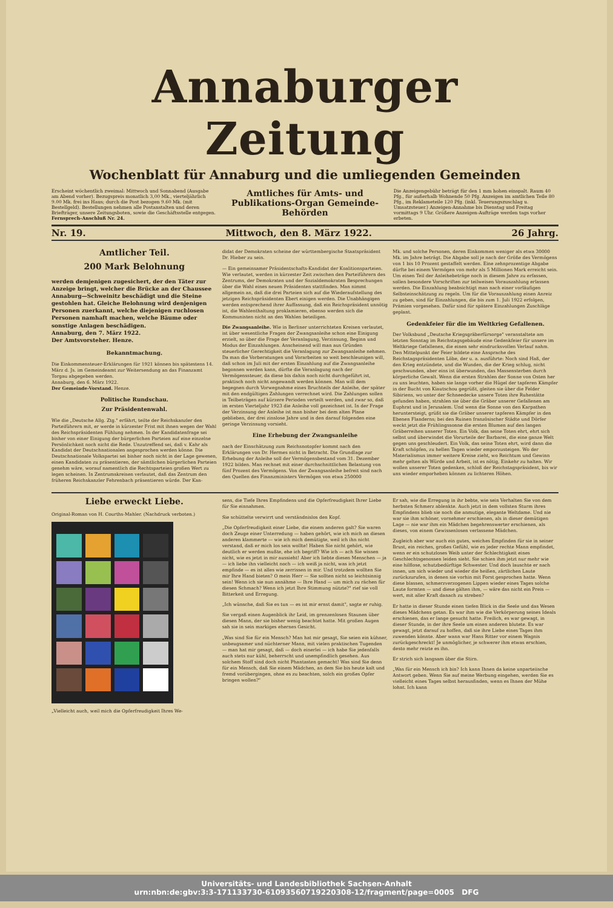Annaburger Zeitung
Wochenblatt für Annaburg und die umliegenden Gemeinden
Erscheint wöchentlich zweimal: Mittwoch und Sonnabend (Ausgabe am Abend vorher). Bezugspreis monatlich 3,00 Mk., vierteljährlich 9.00 Mk. frei ins Haus; durch die Post bezogen 9.60 Mk. (mit Bestellgeld). Bestellungen nehmen alle Postanstalten und deren Briefträger, unsere Zeitungsboten, sowie die Geschäftsstelle entgegen.
Fernsprech-Anschluß Nr. 24.
Amtliches für Amts- und
Publikations-Organ Gemeinde-Behörden
Die Anzeigengebühr beträgt für den 1 mm hohen einspalt. Raum 40 Pfg., für außerhalb Wohnende 50 Pfg. Anzeigen im amtlichen Teile 80 Pfg., im Reklameteile 120 Pfg. (inkl. Teuerungszuschlag u. Umsatzsteuer.) Anzeigen-Annahme bis Dienstag und Freitag vormittags 9 Uhr. Größere Anzeigen-Aufträge werden tags vorher erbeten.
Nr. 19. Mittwoch, den 8. März 1922. 26 Jahrg.
Amtlicher Teil.
200 Mark Belohnung
werden demjenigen zugesichert, der den Täter zur Anzeige bringt, welcher die Brücke an der Chaussee Annaburg—Schweinitz beschädigt und die Steine gestohlen hat. Gleiche Belohnung wird denjenigen Personen zuerkannt, welche diejenigen ruchlosen Personen namhaft machen, welche Bäume oder sonstige Anlagen beschädigen.
Annaburg, den 7. März 1922.
Der Amtsvorsteher. Henze.
Bekanntmachung.
Die Einkommensteuer-Erklärungen für 1921 können bis spätestens 14. März d. Js. im Gemeindeamt zur Weitersendung an das Finanzamt Torgau abgegeben werden.
Annaburg, den 6. März 1922.
Der Gemeinde-Vorstand. Henze.
Politische Rundschau.
Zur Präsidentenwahl.
Wie die „Deutsche Allg. Ztg." erfährt, teilte der Reichskanzler den Parteiführern mit, er werde in kürzester Frist mit ihnen wegen der Wahl des Reichspräsidenten Fühlung nehmen. In der Kandidatenfrage sei bisher von einer Einigung der bürgerlichen Parteien auf eine einzelne Persönlichkeit noch nicht die Rede. Unzutreffend sei, daß v. Kahr als Kandidat der Deutschnationalen angesprochen werden könne. Die Deutschnationale Volkspartei sei bisher noch nicht in der Lage gewesen, einen Kandidaten zu präsentieren, der sämtlichen bürgerlichen Parteien genehm wäre, worauf namentlich die Rechtsparteien großen Wert zu legen scheinen. In Zentrumskreisen verlautet, daß das Zentrum den früheren Reichskanzler Fehrenbach präsentieren würde. Der Kan-
didat der Demokraten scheine der württembergische Staatspräsident Dr. Hieber zu sein.
— Ein gemeinsamer Präsidentschafts-Kandidat der Koalitionsparteien. Wie verlautet, werden in kürzester Zeit zwischen den Parteiführern des Zentrums, der Demokraten und der Sozialdemokraten Besprechungen über die Wahl eines neuen Präsidenten stattfinden. Man nimmt allgemein an, daß die drei Parteien sich auf die Wiederaufstellung des jetzigen Reichspräsidenten Ebert einigen werden. Die Unabhängigen werden entsprechend ihrer Auffassung, daß ein Reichspräsident unnötig ist, die Wahlenthaltung proklamieren, ebenso werden sich die Kommunisten nicht an den Wahlen beteiligen.
Die Zwangsanleihe. Wie in Berliner unterrichteten Kreisen verlautet, ist über wesentliche Fragen der Zwangsanleihe schon eine Einigung erzielt, so über die Frage der Veranlagung, Verzinsung, Beginn und Modus der Einzahlungen. Anscheinend will man aus Gründen steuerlicher Gerechtigkeit die Veranlagung zur Zwangsanleihe nehmen. Da man die Vorberatungen und Vorarbeiten so weit beschleunigen will, daß schon im Juli mit der ersten Einzahlung auf die Zwangsanleihe begonnen werden kann, dürfte die Veranlagung nach der Vermögenssteuer, da diese bis dahin noch nicht durchgeführt ist, praktisch noch nicht angewandt werden können. Man will dem begegnen durch Vorwegnahme eines Bruchteils der Anleihe, der später mit den endgültigen Zahlungen verrechnet wird. Die Zahlungen sollen in Teilbeträgen auf kürzere Perioden verteilt werden, und zwar so, daß im ersten Vierteljahr 1923 die Anleihe voll gezeichnet ist. In der Frage der Verzinsung der Anleihe ist man bisher bei dem alten Plane geblieben, der drei zinslose Jahre und in den darauf folgenden eine geringe Verzinsung vorsieht.
Eine Erhebung der Zwangsanleihe
nach der Einschätzung zum Reichsnotopfer kommt nach den Erklärungen von Dr. Hermes nicht in Betracht. Die Grundlage zur Erhebung der Anleihe soll der Vermögensbestand vom 31. Dezember 1922 bilden. Man rechnet mit einer durchschnittlichen Belastung von fünf Prozent des Vermögens. Von der Zwangsanleihe befreit sind nach den Quellen des Finanzministers Vermögen von etwa 250000
Mk. und solche Personen, deren Einkommen weniger als etwa 30000 Mk. im Jahre beträgt. Die Abgabe soll je nach der Größe des Vermögens von 1 bis 10 Prozent gestaffelt werden. Eine zehnprozentige Abgabe dürfte bei einem Vermögen von mehr als 5 Millionen Mark erreicht sein. Um einen Teil der Anleihebeträge noch in diesem Jahre zu erfassen, sollen besondere Vorschriften zur teilweisen Vorauszahlung erlassen werden. Die Einzahlung beabsichtigt man nach einer vorläufigen Selbsteinschätzung zu regeln. Um für die Vorauszahlung einen Anreiz zu geben, sind für Einzahlungen, die bis zum 1. Juli 1922 erfolgen, Prämien vorgesehen. Dafür sind für spätere Einzahlungen Zuschläge geplant.
Gedenkfeier für die im Weltkrieg Gefallenen.
Der Volksbund „Deutsche Kriegsgräberfürsorge" veranstaltete am letzten Sonntag im Reichstagsgebäude eine Gedenkfeier für unsere im Weltkriege Gefallenen, die einen sehr eindrucksvollen Verlauf nahm. Den Mittelpunkt der Feier bildete eine Ansprache des Reichstagspräsidenten Löbe, der u. a. ausführte: Noch sind Haß, der den Krieg entzündete, und die Wunden, die der Krieg schlug, nicht geschwunden, aber eins ist überwunden, das Massensterben durch körperliche Gewalt. Wenn die ersten Strahlen der Sonne von Osten her zu uns leuchten, haben sie lange vorher die Hügel der tapferen Kämpfer in der Bucht von Kiautschou gegrüßt, gleiten sie über die Felder Sibiriens, wo unter der Schneedecke unsere Toten ihre Ruhestätte gefunden haben, strahlen sie über die Gräber unserer Gefallenen am Euphrat und in Jerusalem. Und wenn die Sonne von den Karpathen heruntersteigt, grüßt sie die Gräber unserer tapferen Kämpfer in den Ebenen Flanderns; bei den Ruinen französischer Städte und Dörfer weckt jetzt die Frühlingssonne die ersten Blumen auf den langen Gräberreihen unserer Toten. Ein Volk, das seine Toten ehrt, ehrt sich selbst und überwindet die Vorurteile der Barbarei, die eine ganze Welt gegen uns geschleudert. Ein Volk, das seine Toten ehrt, wird dann die Kraft schöpfen, zu hellen Tagen wieder emporzusteigen. Wo der Materialismus immer weitere Kreise zieht, wo Reichtum und Gewinn mehr gelten als Würde und Arbeit, ist es nötig, Einkehr zu halten. Wir wollen unserer Toten gedenken, schloß der Reichstagspräsident, bis wir uns wieder emporheben können zu lichteren Höhen.
Liebe erweckt Liebe.
Original-Roman von H. Courths-Mahler. (Nachdruck verboten.)
„Vielleicht auch, weil mich die Opferfreudigkeit Ihres We-
sens, die Tiefe Ihres Empfindens und die Opferfreudigkeit Ihrer Liebe für Sie einnahmen.
Sie schüttelte verwirrt und verständnislos den Kopf.
„Die Opferfreudigkeit einer Liebe, die einem anderen galt? Sie waren doch Zeuge einer Unterredung — haben gehört, wie ich mich an diesen anderen klammerte — wie ich mich demütigte, weil ich ihn nicht verstand, daß er mich los sein wollte! Haben Sie nicht gehört, wie deutlich er werden mußte, ehe ich begriff? Wie ich — ach Sie wissen nicht, wie es jetzt in mir aussieht! Aber ich liebte diesen Menschen — ja — ich liebe ihn vielleicht noch — ich weiß ja nicht, was ich jetzt empfinde — es ist alles wie zerrissen in mir. Und trotzdem wollten Sie mir Ihre Hand bieten? O mein Herr — Sie sollten nicht so leichtsinnig sein! Wenn ich sie nun annähme — Ihre Hand — um mich zu rächen für diesen Schmach? Wenn ich jetzt Ihre Stimmung nützte?" rief sie voll Bitterkeit und Erregung.
„Ich wünsche, daß Sie es tun — es ist mir ernst damit", sagte er ruhig.
Sie vergaß einen Augenblick ihr Leid, im grenzenlosen Staunen über diesen Mann, der sie bisher wenig beachtet hatte. Mit großen Augen sah sie in sein markiges ehernes Gesicht.
„Was sind Sie für ein Mensch? Man hat mir gesagt, Sie seien ein kühner, unbeugsamer und nüchterner Mann, mit vielen praktischen Tugenden — man hat mir gesagt, daß — doch einerlei — ich habe Sie jedenfalls auch stets nur kühl, beherrscht und unempfindlich gesehen. Aus solchem Stoff sind doch nicht Phantasten gemacht! Was sind Sie denn für ein Mensch, daß Sie einem Mädchen, an dem Sie bis heute kalt und fremd vorübergingen, ohne es zu beachten, solch ein großes Opfer bringen wollen?"
Er sah, wie die Erregung in ihr bebte, wie sein Verhalten Sie von dem herbsten Schmerz ablenkte. Auch jetzt in dem vollsten Sturm ihres Empfindens blieb sie noch die anmutige, elegante Weltdame. Und nie war sie ihm schöner, vornehmer erschienen, als in dieser demütigen Lage — nie war ihm ein Mädchen begehrenswerter erschienen, als dieses, von einem Gewissenlosen verlassene Mädchen.
Zugleich aber war auch ein gutes, weiches Empfinden für sie in seiner Brust, ein reiches, großes Gefühl, wie es jeder rechte Mann empfindet, wenn er ein schutzloses Weib unter der Schlechtigkeit eines Geschlechtsgenossen leiden sieht. Sie schien ihm jetzt nur mehr wie eine hilflose, schutzbedürftige Schwester. Und doch lauschte er nach innen, um sich wieder und wieder die heißen, zärtlichen Laute zurückzurufen, in denen sie vorhin mit Forst gesprochen hatte. Wenn diese blassen, schmerzverzogenen Lippen wieder eines Tages solche Laute formten — und diese gälten ihm, — wäre das nicht ein Preis — wert, mit aller Kraft danach zu streben?
Er hatte in dieser Stunde einen tiefen Blick in die Seele und das Wesen dieses Mädchens getan. Es war ihm wie die Verkörperung seines Ideals erschienen, das er lange gesucht hatte. Freilich, es war gewagt, in dieser Stunde, in der ihre Seele um einen anderen blutete. Es war gewagt, jetzt darauf zu hoffen, daß sie ihre Liebe eines Tages ihm zuwenden könnte. Aber wann war Hans Ritter vor einem Wagnis zurückgeschreckt! Je unmöglicher, je schwerer ihm etwas erschien, desto mehr reizte es ihn.
Er strich sich langsam über die Stirn.
„Was für ein Mensch ich bin? Ich kann Ihnen da keine unparteiische Antwort geben. Wenn Sie auf meine Werbung eingehen, werden Sie es vielleicht eines Tages selbst herausfinden, wenn es Ihnen der Mühe lohnt. Ich kann
Universitäts- und Landesbibliothek Sachsen-Anhalt
urn:nbn:de:gbv:3:3-171133730-610935607192203​08-12/fragment/page=0005 DFG